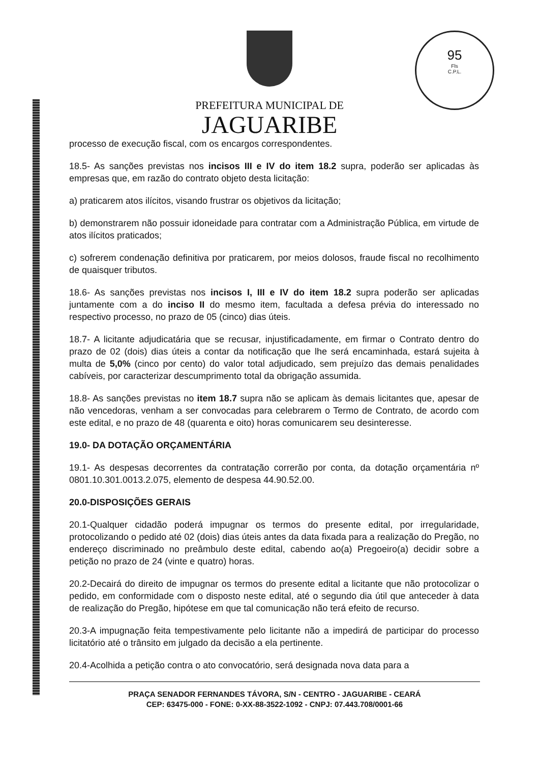95
Fls
C.P.L.
PREFEITURA MUNICIPAL DE
JAGUARIBE
processo de execução fiscal, com os encargos correspondentes.
18.5- As sanções previstas nos incisos III e IV do item 18.2 supra, poderão ser aplicadas às empresas que, em razão do contrato objeto desta licitação:
a) praticarem atos ilícitos, visando frustrar os objetivos da licitação;
b) demonstrarem não possuir idoneidade para contratar com a Administração Pública, em virtude de atos ilícitos praticados;
c) sofrerem condenação definitiva por praticarem, por meios dolosos, fraude fiscal no recolhimento de quaisquer tributos.
18.6- As sanções previstas nos incisos I, III e IV do item 18.2 supra poderão ser aplicadas juntamente com a do inciso II do mesmo item, facultada a defesa prévia do interessado no respectivo processo, no prazo de 05 (cinco) dias úteis.
18.7- A licitante adjudicatária que se recusar, injustificadamente, em firmar o Contrato dentro do prazo de 02 (dois) dias úteis a contar da notificação que lhe será encaminhada, estará sujeita à multa de 5,0% (cinco por cento) do valor total adjudicado, sem prejuízo das demais penalidades cabíveis, por caracterizar descumprimento total da obrigação assumida.
18.8- As sanções previstas no item 18.7 supra não se aplicam às demais licitantes que, apesar de não vencedoras, venham a ser convocadas para celebrarem o Termo de Contrato, de acordo com este edital, e no prazo de 48 (quarenta e oito) horas comunicarem seu desinteresse.
19.0- DA DOTAÇÃO ORÇAMENTÁRIA
19.1- As despesas decorrentes da contratação correrão por conta, da dotação orçamentária nº 0801.10.301.0013.2.075, elemento de despesa 44.90.52.00.
20.0-DISPOSIÇÕES GERAIS
20.1-Qualquer cidadão poderá impugnar os termos do presente edital, por irregularidade, protocolizando o pedido até 02 (dois) dias úteis antes da data fixada para a realização do Pregão, no endereço discriminado no preâmbulo deste edital, cabendo ao(a) Pregoeiro(a) decidir sobre a petição no prazo de 24 (vinte e quatro) horas.
20.2-Decairá do direito de impugnar os termos do presente edital a licitante que não protocolizar o pedido, em conformidade com o disposto neste edital, até o segundo dia útil que anteceder à data de realização do Pregão, hipótese em que tal comunicação não terá efeito de recurso.
20.3-A impugnação feita tempestivamente pelo licitante não a impedirá de participar do processo licitatório até o trânsito em julgado da decisão a ela pertinente.
20.4-Acolhida a petição contra o ato convocatório, será designada nova data para a
PRAÇA SENADOR FERNANDES TÁVORA, S/N - CENTRO - JAGUARIBE - CEARÁ
CEP: 63475-000 - FONE: 0-XX-88-3522-1092 - CNPJ: 07.443.708/0001-66